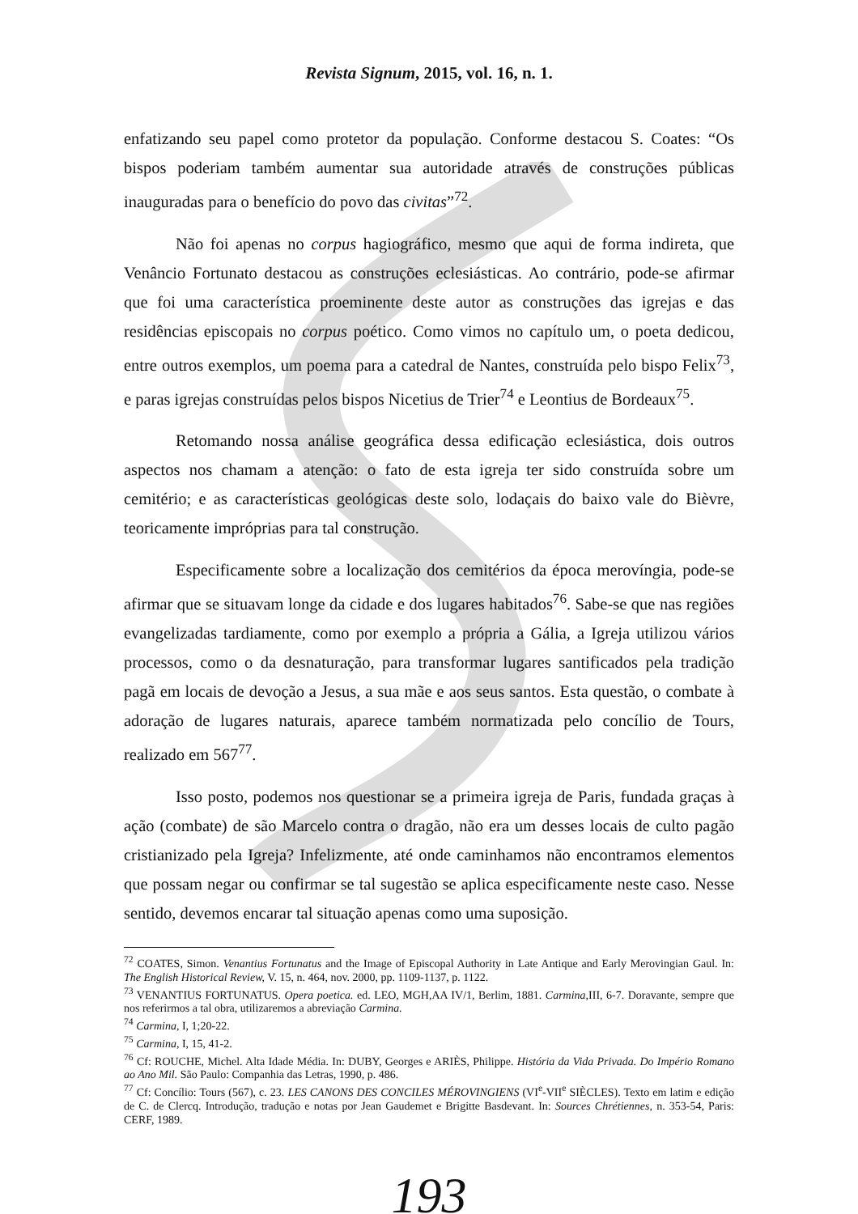Revista Signum, 2015, vol. 16, n. 1.
enfatizando seu papel como protetor da população. Conforme destacou S. Coates: “Os bispos poderiam também aumentar sua autoridade através de construções públicas inauguradas para o benefício do povo das civitas”<sup>72</sup>.
Não foi apenas no corpus hagiográfico, mesmo que aqui de forma indireta, que Venâncio Fortunato destacou as construções eclesiásticas. Ao contrário, pode-se afirmar que foi uma característica proeminente deste autor as construções das igrejas e das residências episcopais no corpus poético. Como vimos no capítulo um, o poeta dedicou, entre outros exemplos, um poema para a catedral de Nantes, construída pelo bispo Felix<sup>73</sup>, e paras igrejas construídas pelos bispos Nicetius de Trier<sup>74</sup> e Leontius de Bordeaux<sup>75</sup>.
Retomando nossa análise geográfica dessa edificação eclesiástica, dois outros aspectos nos chamam a atenção: o fato de esta igreja ter sido construída sobre um cemitério; e as características geológicas deste solo, lodaçais do baixo vale do Bièvre, teoricamente impróprias para tal construção.
Especificamente sobre a localização dos cemitérios da época merovíngia, pode-se afirmar que se situavam longe da cidade e dos lugares habitados<sup>76</sup>. Sabe-se que nas regiões evangelizadas tardiamente, como por exemplo a própria a Gália, a Igreja utilizou vários processos, como o da desnaturação, para transformar lugares santificados pela tradição pagã em locais de devoção a Jesus, a sua mãe e aos seus santos. Esta questão, o combate à adoração de lugares naturais, aparece também normatizada pelo concílio de Tours, realizado em 567<sup>77</sup>.
Isso posto, podemos nos questionar se a primeira igreja de Paris, fundada graças à ação (combate) de são Marcelo contra o dragão, não era um desses locais de culto pagão cristianizado pela Igreja? Infelizmente, até onde caminhamos não encontramos elementos que possam negar ou confirmar se tal sugestão se aplica especificamente neste caso. Nesse sentido, devemos encarar tal situação apenas como uma suposição.
<sup>72</sup> COATES, Simon. Venantius Fortunatus and the Image of Episcopal Authority in Late Antique and Early Merovingian Gaul. In: The English Historical Review, V. 15, n. 464, nov. 2000, pp. 1109-1137, p. 1122.
<sup>73</sup> VENANTIUS FORTUNATUS. Opera poetica. ed. LEO, MGH,AA IV/1, Berlim, 1881. Carmina,III, 6-7. Doravante, sempre que nos referirmos a tal obra, utilizaremos a abreviação Carmina.
<sup>74</sup> Carmina, I, 1;20-22.
<sup>75</sup> Carmina, I, 15, 41-2.
<sup>76</sup> Cf: ROUCHE, Michel. Alta Idade Média. In: DUBY, Georges e ARIÈS, Philippe. História da Vida Privada. Do Império Romano ao Ano Mil. São Paulo: Companhia das Letras, 1990, p. 486.
<sup>77</sup> Cf: Concílio: Tours (567), c. 23. LES CANONS DES CONCILES MÉROVINGIENS (VI<sup>e</sup>-VII<sup>e</sup> SIÈCLES). Texto em latim e edição de C. de Clercq. Introdução, tradução e notas por Jean Gaudemet e Brigitte Basdevant. In: Sources Chrétiennes, n. 353-54, Paris: CERF, 1989.
193